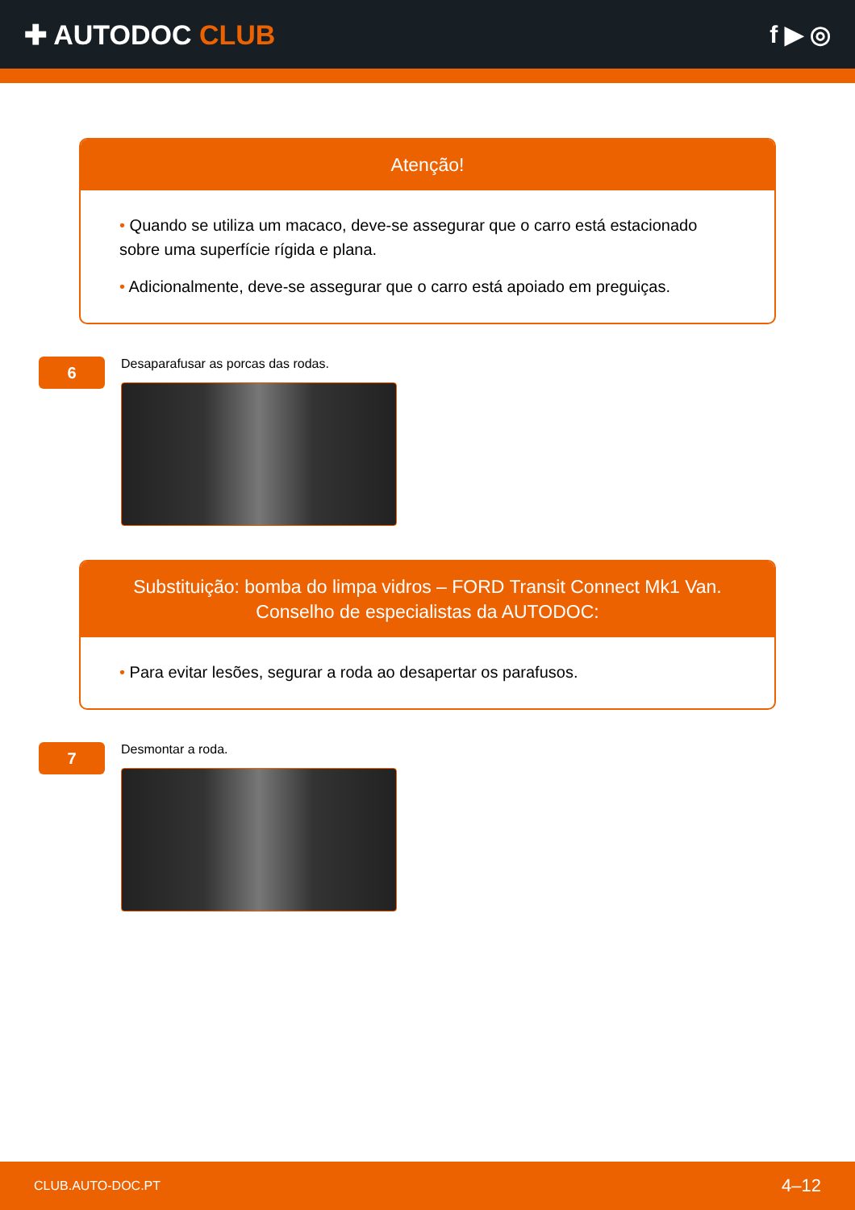✚ AUTODOC CLUB f ▶ ◎
Atenção!
• Quando se utiliza um macaco, deve-se assegurar que o carro está estacionado sobre uma superfície rígida e plana.
• Adicionalmente, deve-se assegurar que o carro está apoiado em preguiças.
6
Desaparafusar as porcas das rodas.
Substituição: bomba do limpa vidros – FORD Transit Connect Mk1 Van.
Conselho de especialistas da AUTODOC:
• Para evitar lesões, segurar a roda ao desapertar os parafusos.
7
Desmontar a roda.
CLUB.AUTO-DOC.PT 4–12